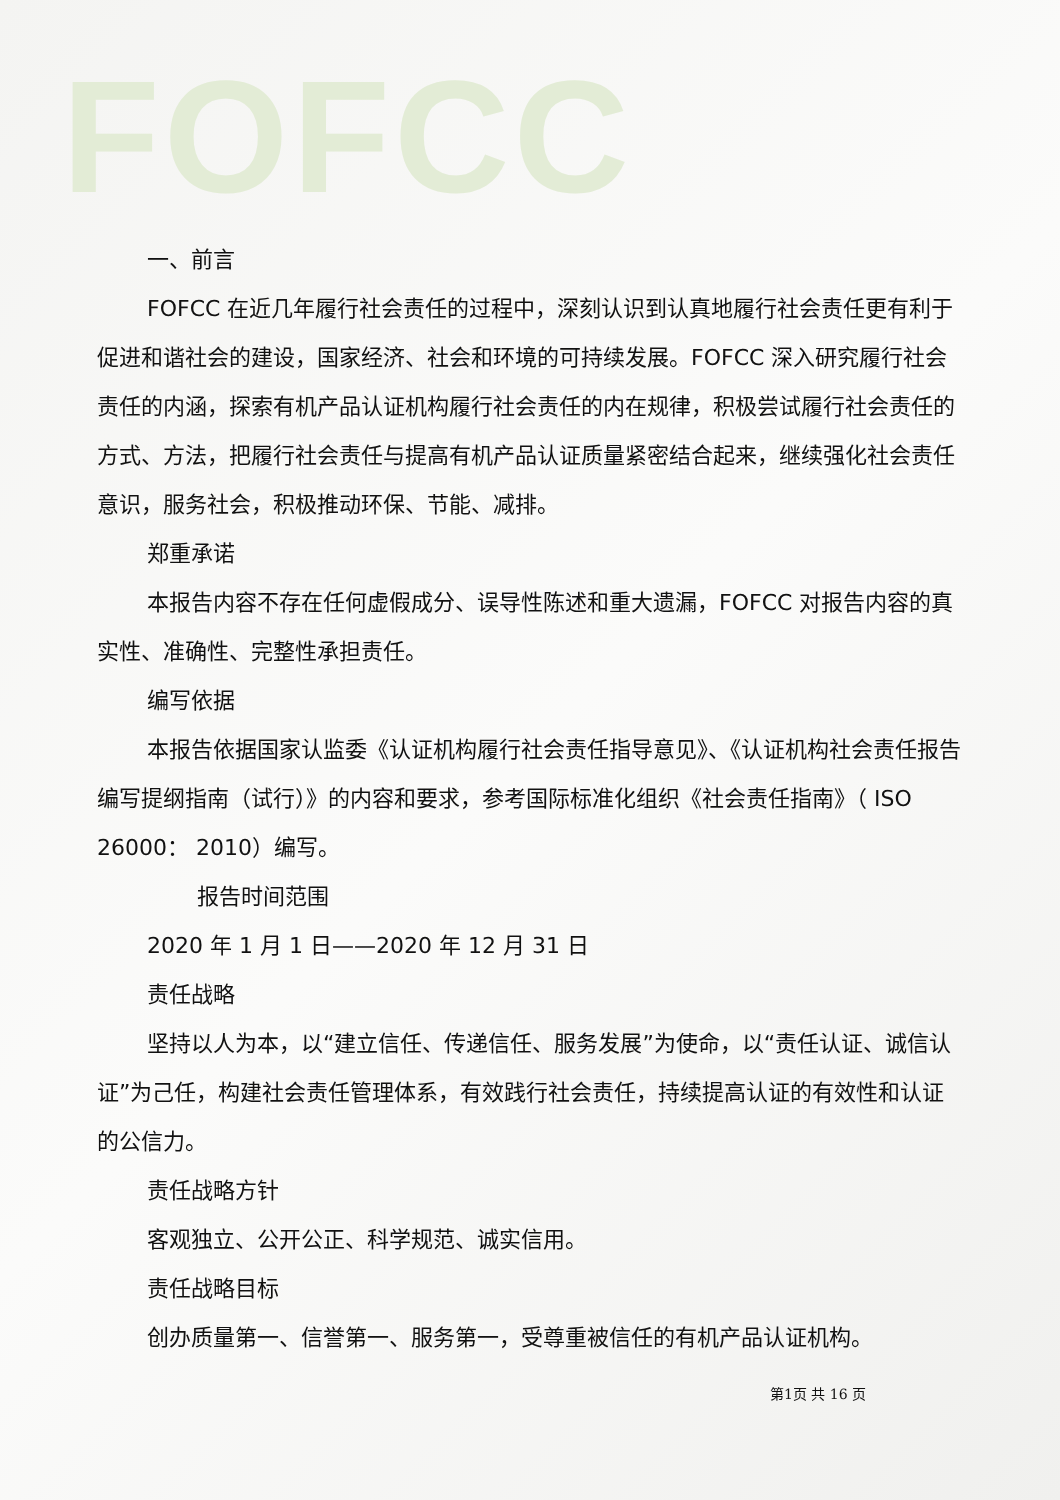FOFCC
一、前言
FOFCC 在近几年履行社会责任的过程中，深刻认识到认真地履行社会责任更有利于促进和谐社会的建设，国家经济、社会和环境的可持续发展。FOFCC 深入研究履行社会责任的内涵，探索有机产品认证机构履行社会责任的内在规律，积极尝试履行社会责任的方式、方法，把履行社会责任与提高有机产品认证质量紧密结合起来，继续强化社会责任意识，服务社会，积极推动环保、节能、减排。
郑重承诺
本报告内容不存在任何虚假成分、误导性陈述和重大遗漏，FOFCC 对报告内容的真实性、准确性、完整性承担责任。
编写依据
本报告依据国家认监委《认证机构履行社会责任指导意见》、《认证机构社会责任报告编写提纲指南（试行）》的内容和要求，参考国际标准化组织《社会责任指南》（ ISO 26000： 2010）编写。
报告时间范围
2020 年 1 月 1 日——2020 年 12 月 31 日
责任战略
坚持以人为本，以“建立信任、传递信任、服务发展”为使命，以“责任认证、诚信认证”为己任，构建社会责任管理体系，有效践行社会责任，持续提高认证的有效性和认证的公信力。
责任战略方针
客观独立、公开公正、科学规范、诚实信用。
责任战略目标
创办质量第一、信誉第一、服务第一，受尊重被信任的有机产品认证机构。
第1页 共 16 页